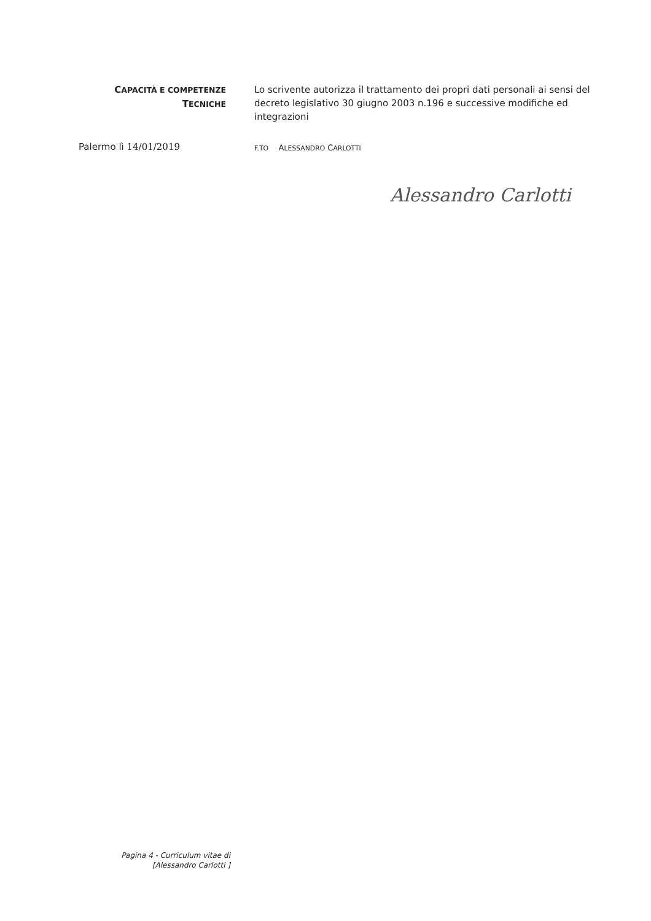CAPACITÀ E COMPETENZE
TECNICHE
Lo scrivente autorizza il trattamento dei propri dati personali ai sensi del decreto legislativo 30 giugno 2003 n.196 e successive modifiche ed integrazioni
Palermo lì 14/01/2019
F.TO ALESSANDRO CARLOTTI
Alessandro Carlotti
Pagina 4 - Curriculum vitae di
[Alessandro Carlotti ]